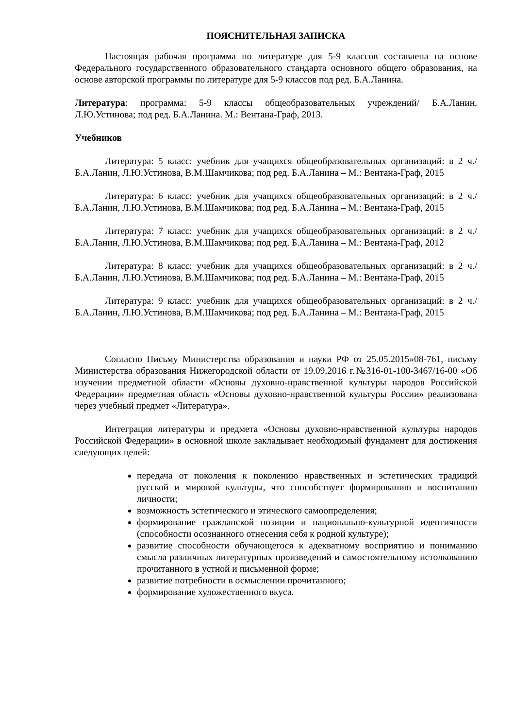ПОЯСНИТЕЛЬНАЯ ЗАПИСКА
Настоящая рабочая программа по литературе для 5-9 классов составлена на основе Федерального государственного образовательного стандарта основного общего образования, на основе авторской программы по литературе для 5-9 классов под ред. Б.А.Ланина.
Литература: программа: 5-9 классы общеобразовательных учреждений/ Б.А.Ланин, Л.Ю.Устинова; под ред. Б.А.Ланина. М.: Вентана-Граф, 2013.
Учебников
Литература: 5 класс: учебник для учащихся общеобразовательных организаций: в 2 ч./ Б.А.Ланин, Л.Ю.Устинова, В.М.Шамчикова; под ред. Б.А.Ланина – М.: Вентана-Граф, 2015
Литература: 6 класс: учебник для учащихся общеобразовательных организаций: в 2 ч./ Б.А.Ланин, Л.Ю.Устинова, В.М.Шамчикова; под ред. Б.А.Ланина – М.: Вентана-Граф, 2015
Литература: 7 класс: учебник для учащихся общеобразовательных организаций: в 2 ч./ Б.А.Ланин, Л.Ю.Устинова, В.М.Шамчикова; под ред. Б.А.Ланина – М.: Вентана-Граф, 2012
Литература: 8 класс: учебник для учащихся общеобразовательных организаций: в 2 ч./ Б.А.Ланин, Л.Ю.Устинова, В.М.Шамчикова; под ред. Б.А.Ланина – М.: Вентана-Граф, 2015
Литература: 9 класс: учебник для учащихся общеобразовательных организаций: в 2 ч./ Б.А.Ланин, Л.Ю.Устинова, В.М.Шамчикова; под ред. Б.А.Ланина – М.: Вентана-Граф, 2015
Согласно Письму Министерства образования и науки РФ от 25.05.2015»08-761, письму Министерства образования Нижегородской области от 19.09.2016 г.№316-01-100-3467/16-00 «Об изучении предметной области «Основы духовно-нравственной культуры народов Российской Федерации» предметная область «Основы духовно-нравственной культуры России» реализована через учебный предмет «Литература».
Интеграция литературы и предмета «Основы духовно-нравственной культуры народов Российской Федерации» в основной школе закладывает необходимый фундамент для достижения следующих целей:
передача от поколения к поколению нравственных и эстетических традиций русской и мировой культуры, что способствует формированию и воспитанию личности;
возможность эстетического и этического самоопределения;
формирование гражданской позиции и национально-культурной идентичности (способности осознанного отнесения себя к родной культуре);
развитие способности обучающегося к адекватному восприятию и пониманию смысла различных литературных произведений и самостоятельному истолкованию прочитанного в устной и письменной форме;
развитие потребности в осмыслении прочитанного;
формирование художественного вкуса.